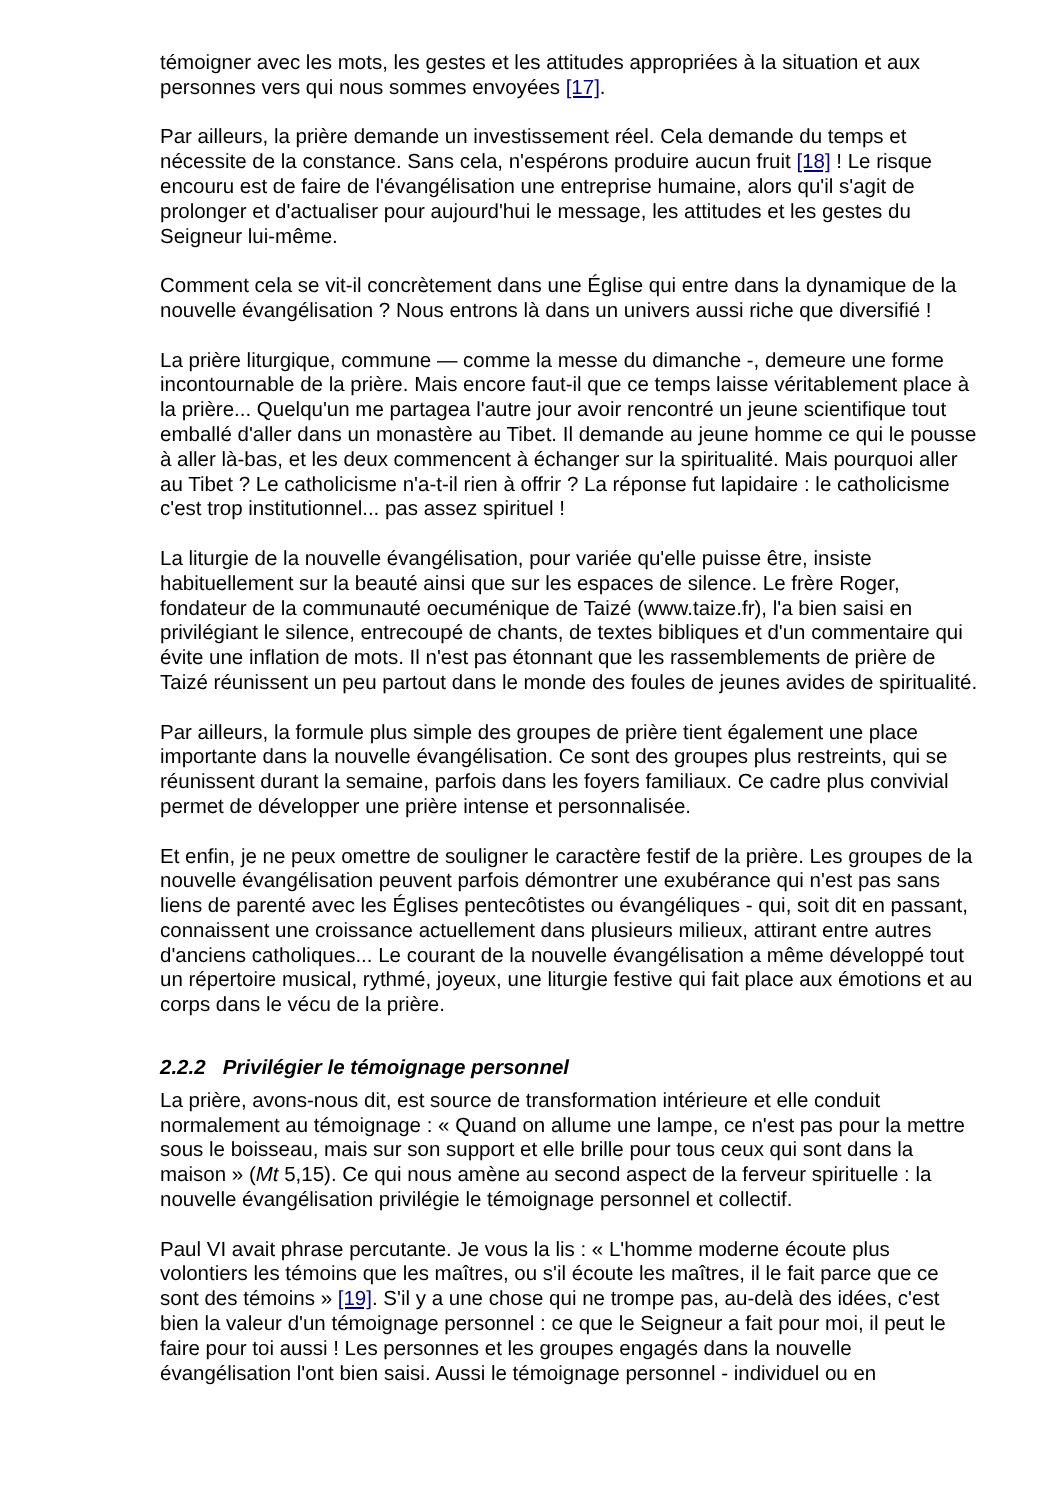témoigner avec les mots, les gestes et les attitudes appropriées à la situation et aux personnes vers qui nous sommes envoyées [17].
Par ailleurs, la prière demande un investissement réel. Cela demande du temps et nécessite de la constance. Sans cela, n'espérons produire aucun fruit [18] ! Le risque encouru est de faire de l'évangélisation une entreprise humaine, alors qu'il s'agit de prolonger et d'actualiser pour aujourd'hui le message, les attitudes et les gestes du Seigneur lui-même.
Comment cela se vit-il concrètement dans une Église qui entre dans la dynamique de la nouvelle évangélisation ? Nous entrons là dans un univers aussi riche que diversifié !
La prière liturgique, commune — comme la messe du dimanche -, demeure une forme incontournable de la prière. Mais encore faut-il que ce temps laisse véritablement place à la prière... Quelqu'un me partagea l'autre jour avoir rencontré un jeune scientifique tout emballé d'aller dans un monastère au Tibet. Il demande au jeune homme ce qui le pousse à aller là-bas, et les deux commencent à échanger sur la spiritualité. Mais pourquoi aller au Tibet ? Le catholicisme n'a-t-il rien à offrir ? La réponse fut lapidaire : le catholicisme c'est trop institutionnel... pas assez spirituel !
La liturgie de la nouvelle évangélisation, pour variée qu'elle puisse être, insiste habituellement sur la beauté ainsi que sur les espaces de silence. Le frère Roger, fondateur de la communauté oecuménique de Taizé (www.taize.fr), l'a bien saisi en privilégiant le silence, entrecoupé de chants, de textes bibliques et d'un commentaire qui évite une inflation de mots. Il n'est pas étonnant que les rassemblements de prière de Taizé réunissent un peu partout dans le monde des foules de jeunes avides de spiritualité.
Par ailleurs, la formule plus simple des groupes de prière tient également une place importante dans la nouvelle évangélisation. Ce sont des groupes plus restreints, qui se réunissent durant la semaine, parfois dans les foyers familiaux. Ce cadre plus convivial permet de développer une prière intense et personnalisée.
Et enfin, je ne peux omettre de souligner le caractère festif de la prière. Les groupes de la nouvelle évangélisation peuvent parfois démontrer une exubérance qui n'est pas sans liens de parenté avec les Églises pentecôtistes ou évangéliques - qui, soit dit en passant, connaissent une croissance actuellement dans plusieurs milieux, attirant entre autres d'anciens catholiques... Le courant de la nouvelle évangélisation a même développé tout un répertoire musical, rythmé, joyeux, une liturgie festive qui fait place aux émotions et au corps dans le vécu de la prière.
2.2.2 Privilégier le témoignage personnel
La prière, avons-nous dit, est source de transformation intérieure et elle conduit normalement au témoignage : « Quand on allume une lampe, ce n'est pas pour la mettre sous le boisseau, mais sur son support et elle brille pour tous ceux qui sont dans la maison » (Mt 5,15). Ce qui nous amène au second aspect de la ferveur spirituelle : la nouvelle évangélisation privilégie le témoignage personnel et collectif.
Paul VI avait phrase percutante. Je vous la lis : « L'homme moderne écoute plus volontiers les témoins que les maîtres, ou s'il écoute les maîtres, il le fait parce que ce sont des témoins » [19]. S'il y a une chose qui ne trompe pas, au-delà des idées, c'est bien la valeur d'un témoignage personnel : ce que le Seigneur a fait pour moi, il peut le faire pour toi aussi ! Les personnes et les groupes engagés dans la nouvelle évangélisation l'ont bien saisi. Aussi le témoignage personnel - individuel ou en